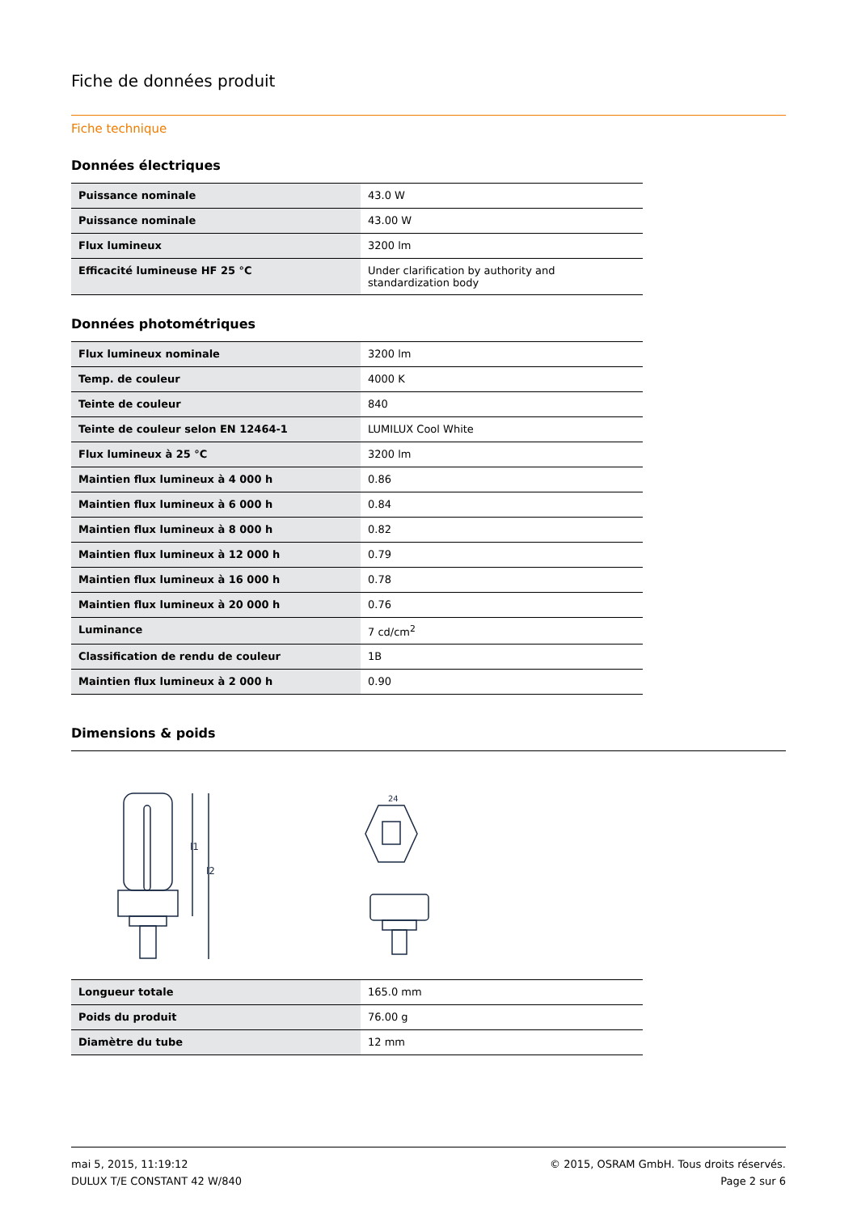Fiche de données produit
Fiche technique
Données électriques
| Puissance nominale | 43.0 W |
| Puissance nominale | 43.00 W |
| Flux lumineux | 3200 lm |
| Efficacité lumineuse HF 25 °C | Under clarification by authority and standardization body |
Données photométriques
| Flux lumineux nominale | 3200 lm |
| Temp. de couleur | 4000 K |
| Teinte de couleur | 840 |
| Teinte de couleur selon EN 12464-1 | LUMILUX Cool White |
| Flux lumineux à 25 °C | 3200 lm |
| Maintien flux lumineux à 4 000 h | 0.86 |
| Maintien flux lumineux à 6 000 h | 0.84 |
| Maintien flux lumineux à 8 000 h | 0.82 |
| Maintien flux lumineux à 12 000 h | 0.79 |
| Maintien flux lumineux à 16 000 h | 0.78 |
| Maintien flux lumineux à 20 000 h | 0.76 |
| Luminance | 7 cd/cm<sup>2</sup> |
| Classification de rendu de couleur | 1B |
| Maintien flux lumineux à 2 000 h | 0.90 |
Dimensions & poids
l1
l2
24
| Longueur totale | 165.0 mm |
| Poids du produit | 76.00 g |
| Diamètre du tube | 12 mm |
mai 5, 2015, 11:19:12
DULUX T/E CONSTANT 42 W/840
© 2015, OSRAM GmbH. Tous droits réservés.
Page 2 sur 6